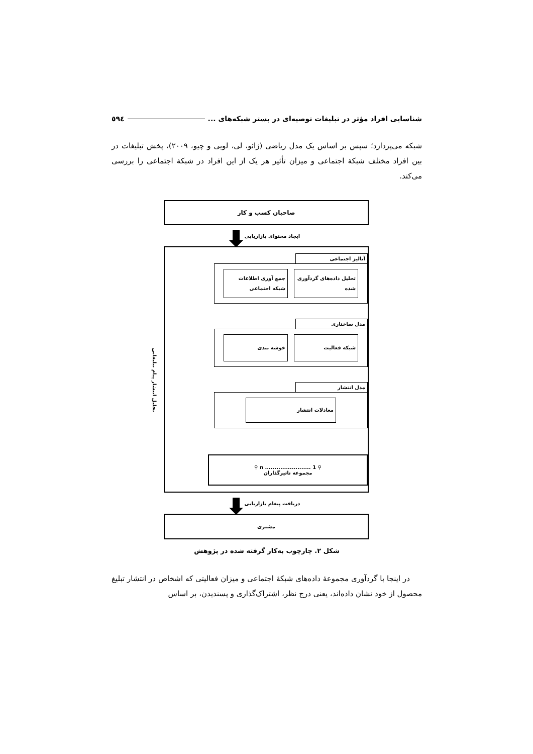شناسایی افراد مؤثر در تبلیغات توصیه‌ای در بستر شبکه‌های ... ٥٩٤
شبکه می‌پردازد؛ سپس بر اساس یک مدل ریاضی (ژائو، لی، لویی و چیو، ۲۰۰۹)، پخش تبلیغات در بین افراد مختلف شبکهٔ اجتماعی و میزان تأثیر هر یک از این افراد در شبکهٔ اجتماعی را بررسی می‌کند.
صاحبان کسب و کار
ایجاد محتوای بازاریابی
تحلیل انتشار پیام تبلیغاتی
آنالیز اجتماعی
تحلیل داده‌های گردآوری شده
جمع آوری اطلاعات شبکه اجتماعی
مدل ساختاری
شبکه فعالیت خوشه بندی
مدل انتشار
معادلات انتشار
⚲ n ........................ 1 ⚲
مجموعه تاثیرگذاران
دریافت پیغام بازاریابی
مشتری
شکل ۲. چارچوب به‌کار گرفته شده در پژوهش
در اینجا با گردآوری مجموعهٔ داده‌های شبکهٔ اجتماعی و میزان فعالیتی که اشخاص در انتشار تبلیغ محصول از خود نشان داده‌اند، یعنی درج نظر، اشتراک‌گذاری و پسندیدن، بر اساس